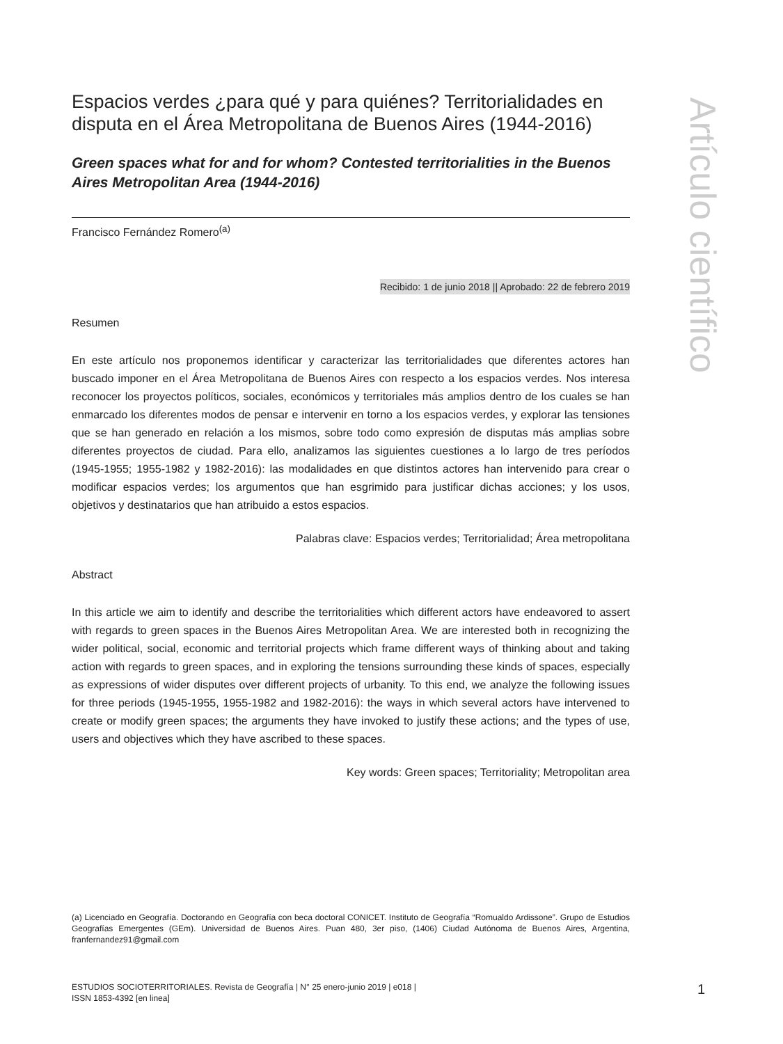Espacios verdes ¿para qué y para quiénes? Territorialidades en disputa en el Área Metropolitana de Buenos Aires (1944-2016)
Green spaces what for and for whom? Contested territorialities in the Buenos Aires Metropolitan Area (1944-2016)
Francisco Fernández Romero<sup>(a)</sup>
Recibido: 1 de junio 2018 || Aprobado: 22 de febrero 2019
Resumen
En este artículo nos proponemos identificar y caracterizar las territorialidades que diferentes actores han buscado imponer en el Área Metropolitana de Buenos Aires con respecto a los espacios verdes. Nos interesa reconocer los proyectos políticos, sociales, económicos y territoriales más amplios dentro de los cuales se han enmarcado los diferentes modos de pensar e intervenir en torno a los espacios verdes, y explorar las tensiones que se han generado en relación a los mismos, sobre todo como expresión de disputas más amplias sobre diferentes proyectos de ciudad. Para ello, analizamos las siguientes cuestiones a lo largo de tres períodos (1945-1955; 1955-1982 y 1982-2016): las modalidades en que distintos actores han intervenido para crear o modificar espacios verdes; los argumentos que han esgrimido para justificar dichas acciones; y los usos, objetivos y destinatarios que han atribuido a estos espacios.
Palabras clave: Espacios verdes; Territorialidad; Área metropolitana
Abstract
In this article we aim to identify and describe the territorialities which different actors have endeavored to assert with regards to green spaces in the Buenos Aires Metropolitan Area. We are interested both in recognizing the wider political, social, economic and territorial projects which frame different ways of thinking about and taking action with regards to green spaces, and in exploring the tensions surrounding these kinds of spaces, especially as expressions of wider disputes over different projects of urbanity. To this end, we analyze the following issues for three periods (1945-1955, 1955-1982 and 1982-2016): the ways in which several actors have intervened to create or modify green spaces; the arguments they have invoked to justify these actions; and the types of use, users and objectives which they have ascribed to these spaces.
Key words: Green spaces; Territoriality; Metropolitan area
Artículo científico
(a) Licenciado en Geografía. Doctorando en Geografía con beca doctoral CONICET. Instituto de Geografía “Romualdo Ardissone”. Grupo de Estudios Geografías Emergentes (GEm). Universidad de Buenos Aires. Puan 480, 3er piso, (1406) Ciudad Autónoma de Buenos Aires, Argentina, franfernandez91@gmail.com
ESTUDIOS SOCIOTERRITORIALES. Revista de Geografía | N° 25 enero-junio 2019 | e018 |
ISSN 1853-4392 [en linea]
1